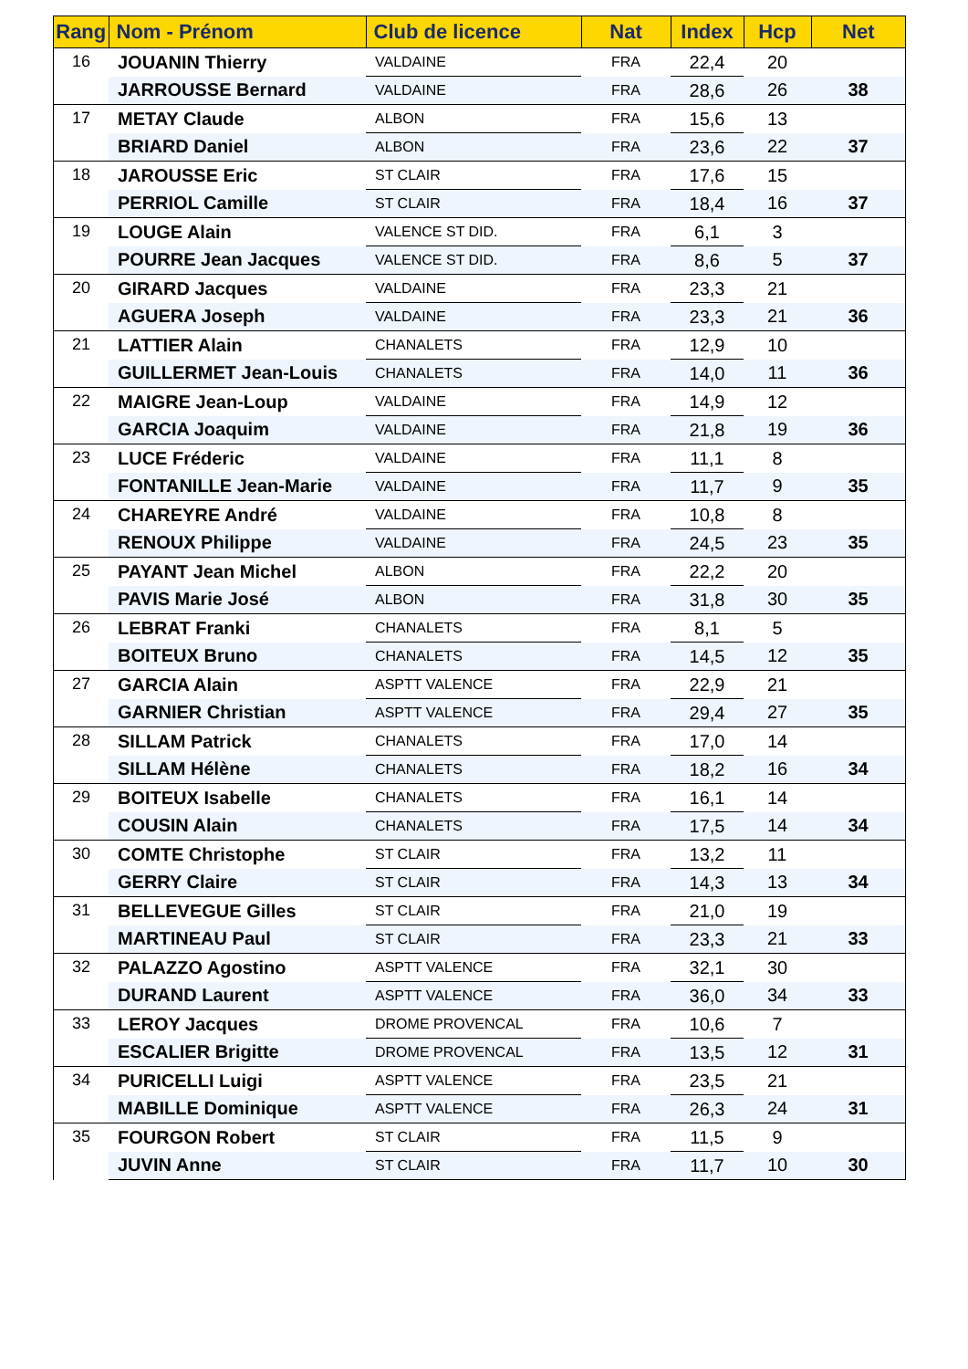| Rang | Nom - Prénom | Club de licence | Nat | Index | Hcp | Net |
| --- | --- | --- | --- | --- | --- | --- |
| 16 | JOUANIN Thierry | VALDAINE | FRA | 22,4 | 20 | |
| | JARROUSSE Bernard | VALDAINE | FRA | 28,6 | 26 | 38 |
| 17 | METAY Claude | ALBON | FRA | 15,6 | 13 | |
| | BRIARD Daniel | ALBON | FRA | 23,6 | 22 | 37 |
| 18 | JAROUSSE Eric | ST CLAIR | FRA | 17,6 | 15 | |
| | PERRIOL Camille | ST CLAIR | FRA | 18,4 | 16 | 37 |
| 19 | LOUGE Alain | VALENCE ST DID. | FRA | 6,1 | 3 | |
| | POURRE Jean Jacques | VALENCE ST DID. | FRA | 8,6 | 5 | 37 |
| 20 | GIRARD Jacques | VALDAINE | FRA | 23,3 | 21 | |
| | AGUERA Joseph | VALDAINE | FRA | 23,3 | 21 | 36 |
| 21 | LATTIER Alain | CHANALETS | FRA | 12,9 | 10 | |
| | GUILLERMET Jean-Louis | CHANALETS | FRA | 14,0 | 11 | 36 |
| 22 | MAIGRE Jean-Loup | VALDAINE | FRA | 14,9 | 12 | |
| | GARCIA Joaquim | VALDAINE | FRA | 21,8 | 19 | 36 |
| 23 | LUCE Fréderic | VALDAINE | FRA | 11,1 | 8 | |
| | FONTANILLE Jean-Marie | VALDAINE | FRA | 11,7 | 9 | 35 |
| 24 | CHAREYRE André | VALDAINE | FRA | 10,8 | 8 | |
| | RENOUX Philippe | VALDAINE | FRA | 24,5 | 23 | 35 |
| 25 | PAYANT Jean Michel | ALBON | FRA | 22,2 | 20 | |
| | PAVIS Marie José | ALBON | FRA | 31,8 | 30 | 35 |
| 26 | LEBRAT Franki | CHANALETS | FRA | 8,1 | 5 | |
| | BOITEUX Bruno | CHANALETS | FRA | 14,5 | 12 | 35 |
| 27 | GARCIA Alain | ASPTT VALENCE | FRA | 22,9 | 21 | |
| | GARNIER Christian | ASPTT VALENCE | FRA | 29,4 | 27 | 35 |
| 28 | SILLAM Patrick | CHANALETS | FRA | 17,0 | 14 | |
| | SILLAM Hélène | CHANALETS | FRA | 18,2 | 16 | 34 |
| 29 | BOITEUX Isabelle | CHANALETS | FRA | 16,1 | 14 | |
| | COUSIN Alain | CHANALETS | FRA | 17,5 | 14 | 34 |
| 30 | COMTE Christophe | ST CLAIR | FRA | 13,2 | 11 | |
| | GERRY Claire | ST CLAIR | FRA | 14,3 | 13 | 34 |
| 31 | BELLEVEGUE Gilles | ST CLAIR | FRA | 21,0 | 19 | |
| | MARTINEAU Paul | ST CLAIR | FRA | 23,3 | 21 | 33 |
| 32 | PALAZZO Agostino | ASPTT VALENCE | FRA | 32,1 | 30 | |
| | DURAND Laurent | ASPTT VALENCE | FRA | 36,0 | 34 | 33 |
| 33 | LEROY Jacques | DROME PROVENCAL | FRA | 10,6 | 7 | |
| | ESCALIER Brigitte | DROME PROVENCAL | FRA | 13,5 | 12 | 31 |
| 34 | PURICELLI Luigi | ASPTT VALENCE | FRA | 23,5 | 21 | |
| | MABILLE Dominique | ASPTT VALENCE | FRA | 26,3 | 24 | 31 |
| 35 | FOURGON Robert | ST CLAIR | FRA | 11,5 | 9 | |
| | JUVIN Anne | ST CLAIR | FRA | 11,7 | 10 | 30 |